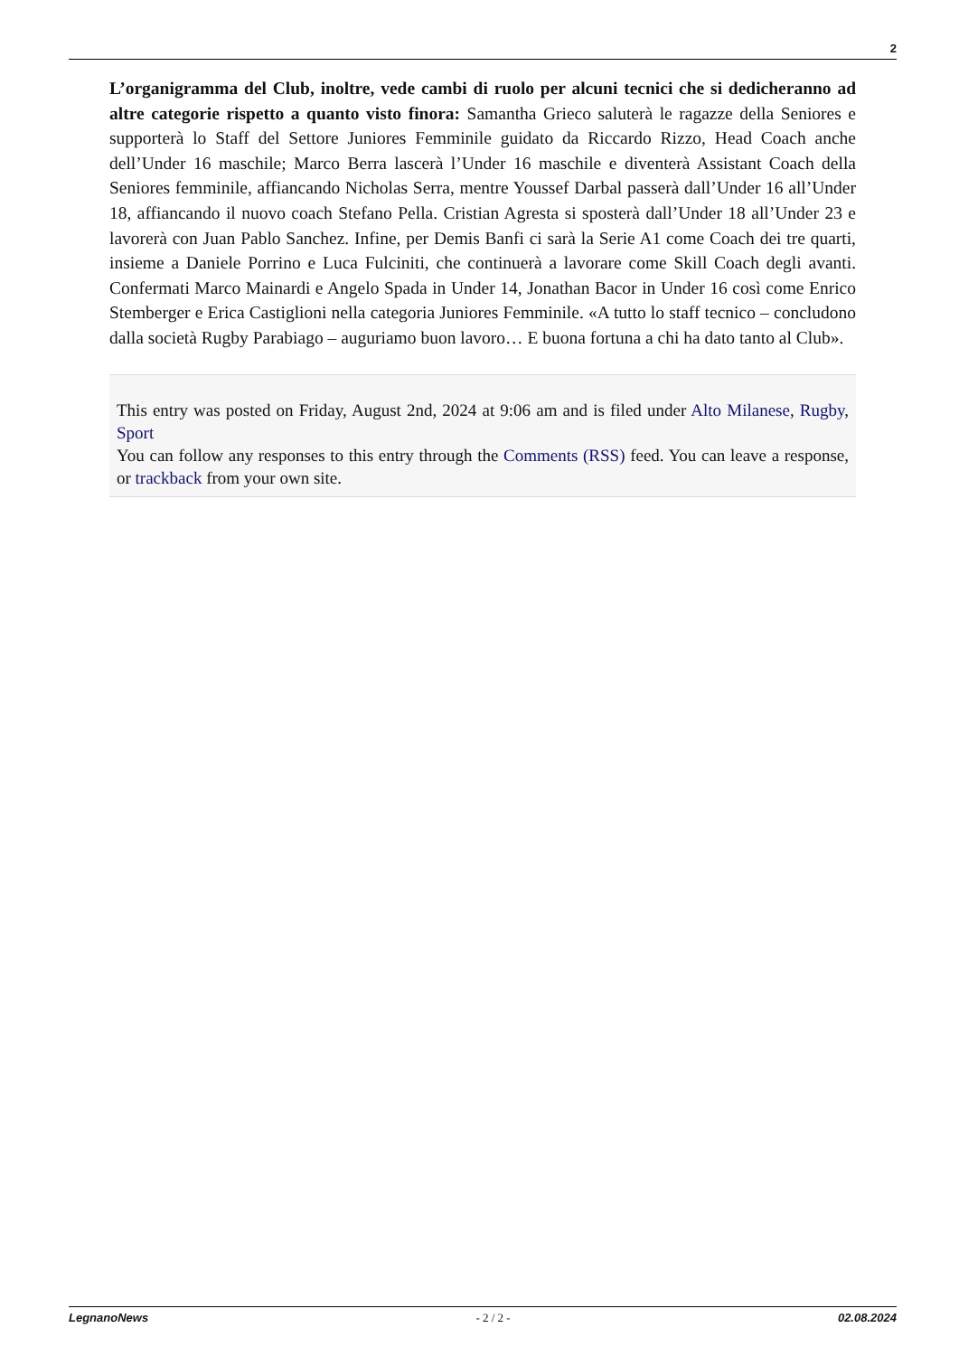2
L’organigramma del Club, inoltre, vede cambi di ruolo per alcuni tecnici che si dedicheranno ad altre categorie rispetto a quanto visto finora: Samantha Grieco saluterà le ragazze della Seniores e supporterà lo Staff del Settore Juniores Femminile guidato da Riccardo Rizzo, Head Coach anche dell’Under 16 maschile; Marco Berra lascerà l’Under 16 maschile e diventerà Assistant Coach della Seniores femminile, affiancando Nicholas Serra, mentre Youssef Darbal passerà dall’Under 16 all’Under 18, affiancando il nuovo coach Stefano Pella. Cristian Agresta si sposterà dall’Under 18 all’Under 23 e lavorerà con Juan Pablo Sanchez. Infine, per Demis Banfi ci sarà la Serie A1 come Coach dei tre quarti, insieme a Daniele Porrino e Luca Fulciniti, che continuerà a lavorare come Skill Coach degli avanti. Confermati Marco Mainardi e Angelo Spada in Under 14, Jonathan Bacor in Under 16 così come Enrico Stemberger e Erica Castiglioni nella categoria Juniores Femminile. «A tutto lo staff tecnico – concludono dalla società Rugby Parabiago – auguriamo buon lavoro… E buona fortuna a chi ha dato tanto al Club».
This entry was posted on Friday, August 2nd, 2024 at 9:06 am and is filed under Alto Milanese, Rugby, Sport
You can follow any responses to this entry through the Comments (RSS) feed. You can leave a response, or trackback from your own site.
LegnanoNews - 2 / 2 - 02.08.2024